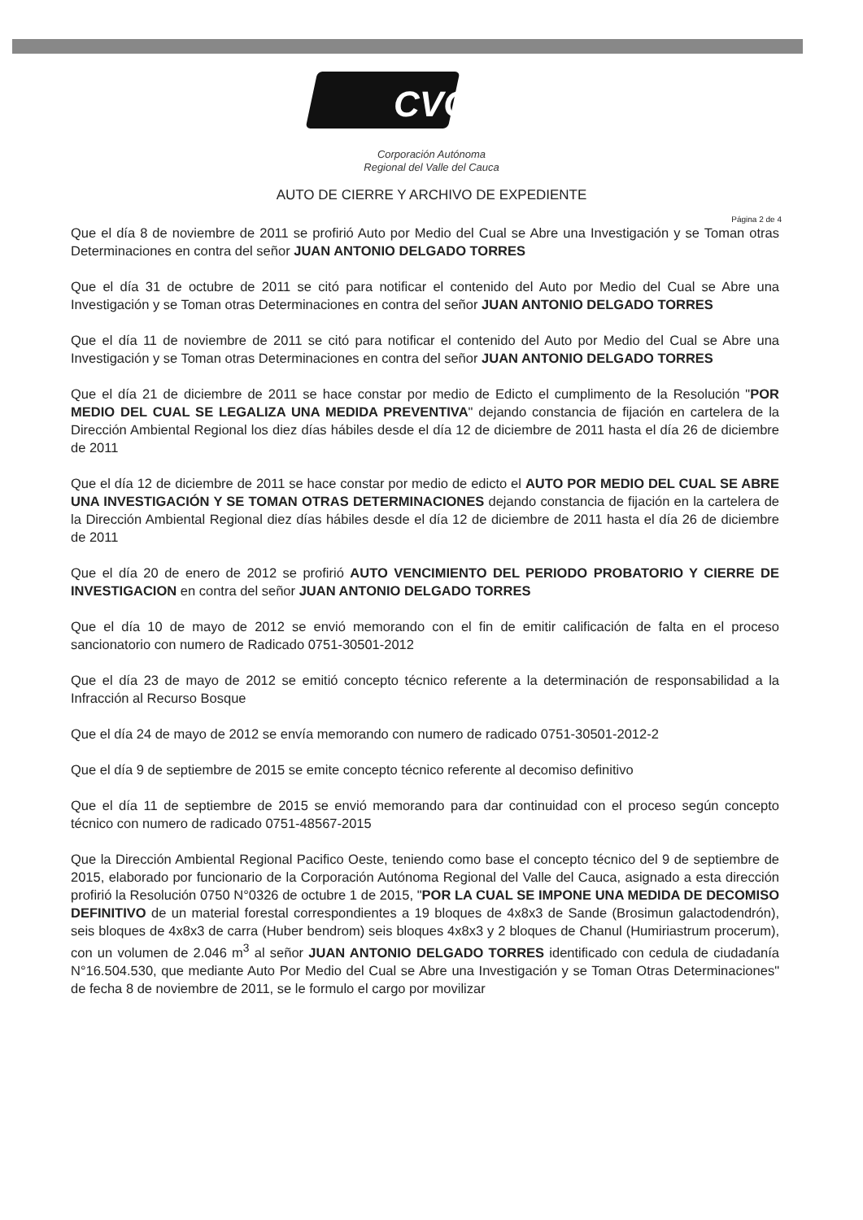CVC
Corporación Autónoma
Regional del Valle del Cauca
AUTO DE CIERRE Y ARCHIVO DE EXPEDIENTE
Página 2 de 4
Que el día 8 de noviembre de 2011 se profirió Auto por Medio del Cual se Abre una Investigación y se Toman otras Determinaciones en contra del señor JUAN ANTONIO DELGADO TORRES
Que el día 31 de octubre de 2011 se citó para notificar el contenido del Auto por Medio del Cual se Abre una Investigación y se Toman otras Determinaciones en contra del señor JUAN ANTONIO DELGADO TORRES
Que el día 11 de noviembre de 2011 se citó para notificar el contenido del Auto por Medio del Cual se Abre una Investigación y se Toman otras Determinaciones en contra del señor JUAN ANTONIO DELGADO TORRES
Que el día 21 de diciembre de 2011 se hace constar por medio de Edicto el cumplimento de la Resolución "POR MEDIO DEL CUAL SE LEGALIZA UNA MEDIDA PREVENTIVA" dejando constancia de fijación en cartelera de la Dirección Ambiental Regional los diez días hábiles desde el día 12 de diciembre de 2011 hasta el día 26 de diciembre de 2011
Que el día 12 de diciembre de 2011 se hace constar por medio de edicto el AUTO POR MEDIO DEL CUAL SE ABRE UNA INVESTIGACIÓN Y SE TOMAN OTRAS DETERMINACIONES dejando constancia de fijación en la cartelera de la Dirección Ambiental Regional diez días hábiles desde el día 12 de diciembre de 2011 hasta el día 26 de diciembre de 2011
Que el día 20 de enero de 2012 se profirió AUTO VENCIMIENTO DEL PERIODO PROBATORIO Y CIERRE DE INVESTIGACION en contra del señor JUAN ANTONIO DELGADO TORRES
Que el día 10 de mayo de 2012 se envió memorando con el fin de emitir calificación de falta en el proceso sancionatorio con numero de Radicado 0751-30501-2012
Que el día 23 de mayo de 2012 se emitió concepto técnico referente a la determinación de responsabilidad a la Infracción al Recurso Bosque
Que el día 24 de mayo de 2012 se envía memorando con numero de radicado 0751-30501-2012-2
Que el día 9 de septiembre de 2015 se emite concepto técnico referente al decomiso definitivo
Que el día 11 de septiembre de 2015 se envió memorando para dar continuidad con el proceso según concepto técnico con numero de radicado 0751-48567-2015
Que la Dirección Ambiental Regional Pacifico Oeste, teniendo como base el concepto técnico del 9 de septiembre de 2015, elaborado por funcionario de la Corporación Autónoma Regional del Valle del Cauca, asignado a esta dirección profirió la Resolución 0750 N°0326 de octubre 1 de 2015, "POR LA CUAL SE IMPONE UNA MEDIDA DE DECOMISO DEFINITIVO de un material forestal correspondientes a 19 bloques de 4x8x3 de Sande (Brosimun galactodendrón), seis bloques de 4x8x3 de carra (Huber bendrom) seis bloques 4x8x3 y 2 bloques de Chanul (Humiriastrum procerum), con un volumen de 2.046 m<sup>3</sup> al señor JUAN ANTONIO DELGADO TORRES identificado con cedula de ciudadanía N°16.504.530, que mediante Auto Por Medio del Cual se Abre una Investigación y se Toman Otras Determinaciones" de fecha 8 de noviembre de 2011, se le formulo el cargo por movilizar